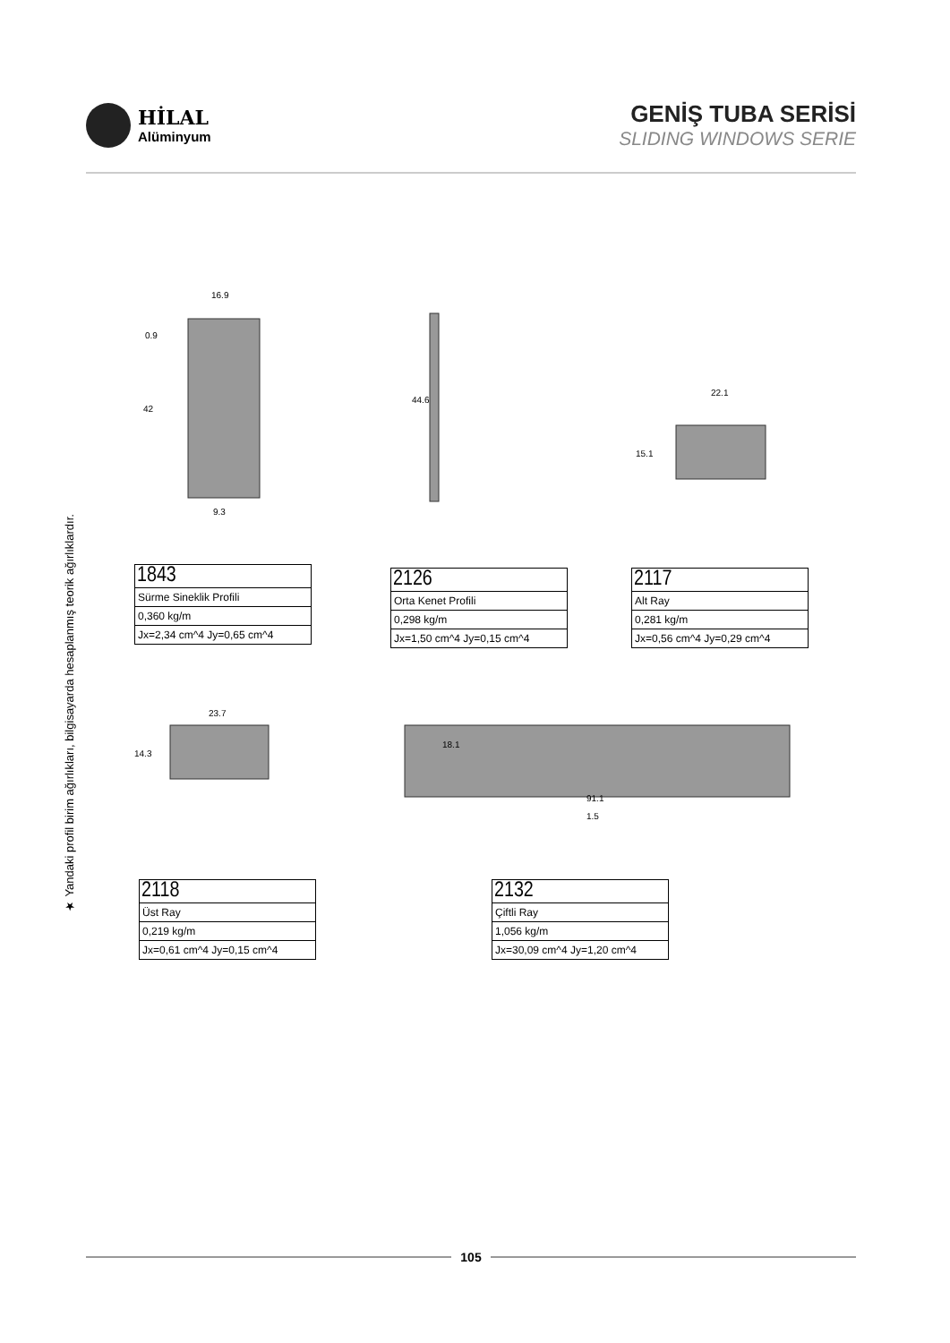HİLAL
Alüminyum
GENİŞ TUBA SERİSİ
SLIDING WINDOWS SERIE
★ Yandaki profil birim ağırlıkları, bilgisayarda hesaplanmış teorik ağırlıklardır.
16.9
0.9
9.3
42
44.6
22.1
15.1
23.7
14.3
18.1
1.5
91.1
| 1843 |
| Sürme Sineklik Profili |
| 0,360 kg/m |
| Jx=2,34 cm^4 Jy=0,65 cm^4 |
| 2126 |
| Orta Kenet Profili |
| 0,298 kg/m |
| Jx=1,50 cm^4 Jy=0,15 cm^4 |
| 2117 |
| Alt Ray |
| 0,281 kg/m |
| Jx=0,56 cm^4 Jy=0,29 cm^4 |
| 2118 |
| Üst Ray |
| 0,219 kg/m |
| Jx=0,61 cm^4 Jy=0,15 cm^4 |
| 2132 |
| Çiftli Ray |
| 1,056 kg/m |
| Jx=30,09 cm^4 Jy=1,20 cm^4 |
105